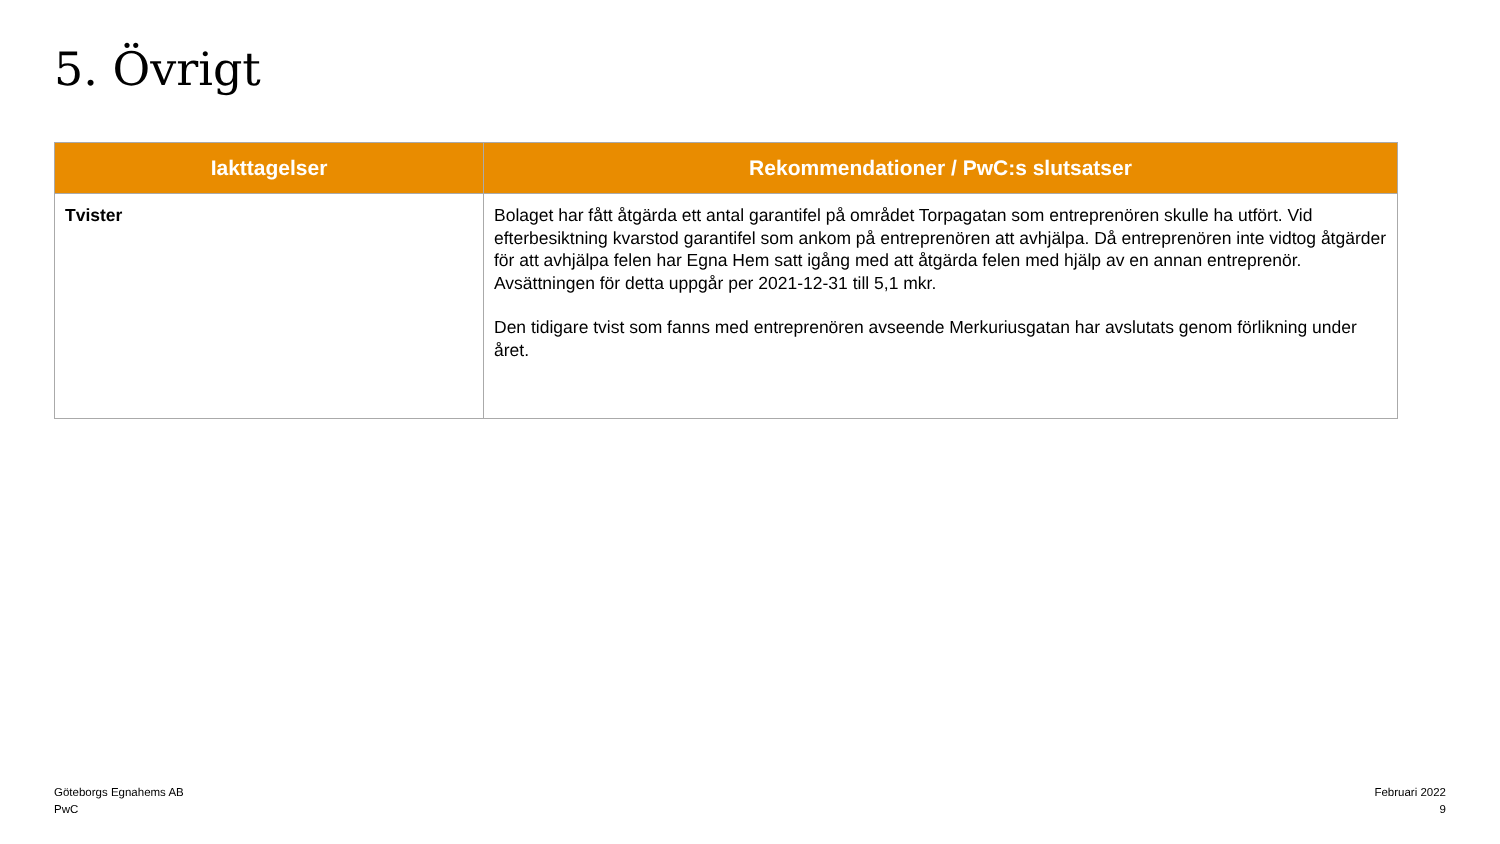5. Övrigt
| Iakttagelser | Rekommendationer / PwC:s slutsatser |
| --- | --- |
| Tvister | Bolaget har fått åtgärda ett antal garantifel på området Torpagatan som entreprenören skulle ha utfört. Vid efterbesiktning kvarstod garantifel som ankom på entreprenören att avhjälpa. Då entreprenören inte vidtog åtgärder för att avhjälpa felen har Egna Hem satt igång med att åtgärda felen med hjälp av en annan entreprenör. Avsättningen för detta uppgår per 2021-12-31 till 5,1 mkr. Den tidigare tvist som fanns med entreprenören avseende Merkuriusgatan har avslutats genom förlikning under året. |
Göteborgs Egnahems AB
PwC
Februari 2022
9